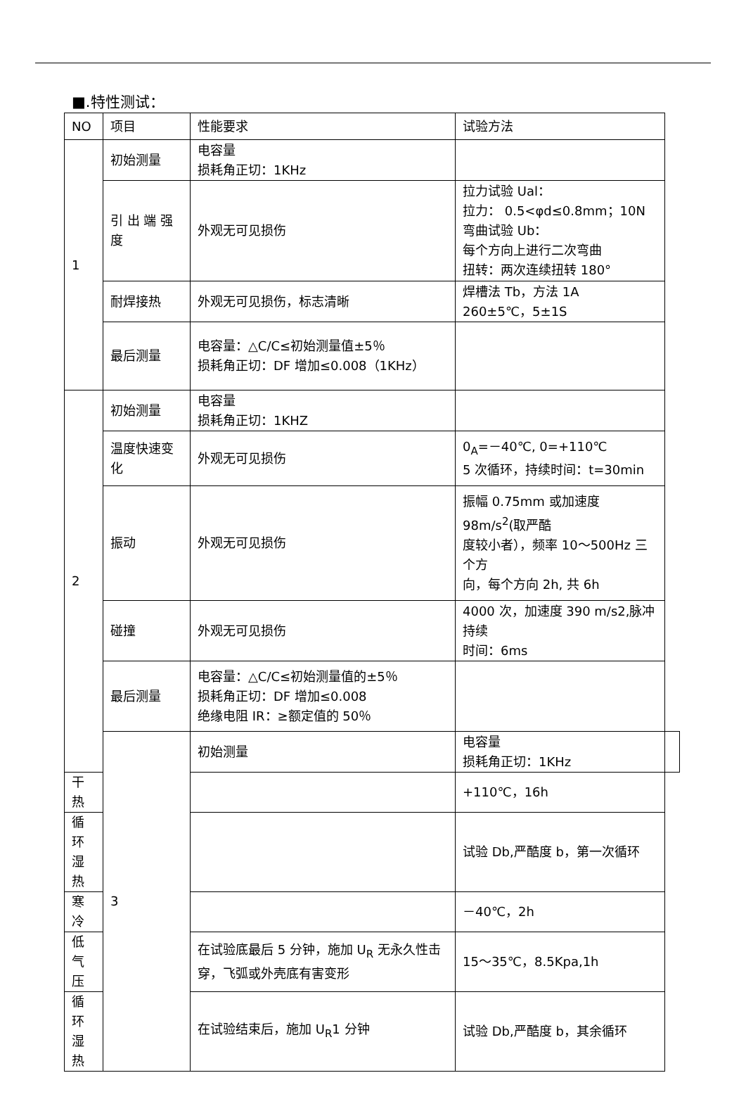■.特性测试：
| NO | 项目 | 性能要求 | 试验方法 | |
| --- | --- | --- | --- | --- |
| 1 | 初始测量 | 电容量 损耗角正切：1KHz | | |
| | 引 出 端 强 度 | 外观无可见损伤 | 拉力试验 Ual： 拉力： 0.5<φd≤0.8mm；10N 弯曲试验 Ub： 每个方向上进行二次弯曲 扭转：两次连续扭转 180° | |
| | 耐焊接热 | 外观无可见损伤，标志清晰 | 焊槽法 Tb，方法 1A 260±5℃，5±1S | |
| | 最后测量 | 电容量：△C/C≤初始测量值±5％ 损耗角正切：DF 增加≤0.008（1KHz） | | |
| 2 | 初始测量 | 电容量 损耗角正切：1KHZ | | |
| | 温度快速变化 | 外观无可见损伤 | 0<sub>A</sub>=－40℃, 0=+110℃ 5 次循环，持续时间：t=30min | |
| | 振动 | 外观无可见损伤 | 振幅 0.75mm 或加速度 98m/s<sup>2</sup>(取严酷 度较小者），频率 10～500Hz 三个方 向，每个方向 2h, 共 6h | |
| | 碰撞 | 外观无可见损伤 | 4000 次，加速度 390 m/s2,脉冲持续 时间：6ms | |
| | 最后测量 | 电容量：△C/C≤初始测量值的±5％ 损耗角正切：DF 增加≤0.008 绝缘电阻 IR：≥额定值的 50％ | | |
| | 3 | 初始测量 | 电容量 损耗角正切：1KHz | |
| 干热 | | | +110℃，16h | |
| 循环湿热 | | | 试验 Db,严酷度 b，第一次循环 | |
| 寒冷 | | | －40℃，2h | |
| 低气压 | | 在试验底最后 5 分钟，施加 U<sub>R</sub> 无永久性击穿，飞弧或外壳底有害变形 | 15～35℃，8.5Kpa,1h | |
| 循环湿热 | | 在试验结束后，施加 U<sub>R</sub>1 分钟 | 试验 Db,严酷度 b，其余循环 | |